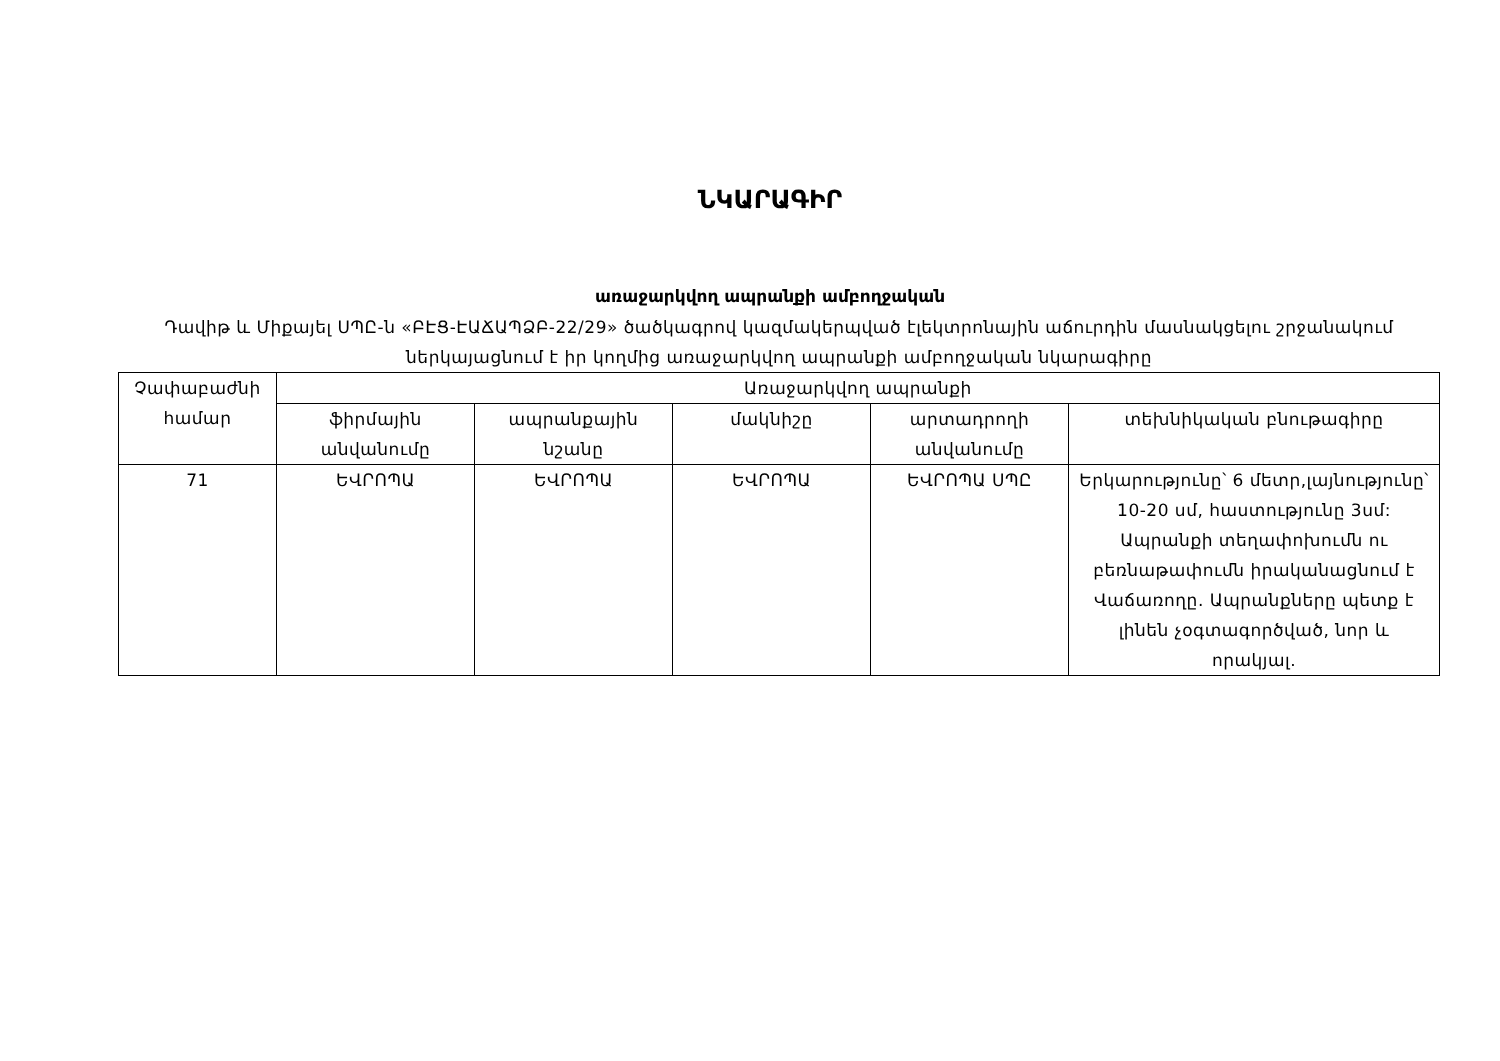ՆԿԱՐԱԳԻՐ
առաջարկվող ապրանքի ամբողջական
Դավիթ և Միքայել ՍՊԸ-ն «ԲԷՑ-ԷԱՃԱՊՁԲ-22/29» ծածկագրով կազմակերպված էլեկտրոնային աճուրդին մասնակցելու շրջանակում ներկայացնում է իր կողմից առաջարկվող ապրանքի ամբողջական նկարագիրը
| Չափաբաժնի համար | Առաջարկվող ապրանքի | | | | |
| --- | --- | --- | --- | --- | --- |
| | ֆիրմային անվանումը | ապրանքային նշանը | մակնիշը | արտադրողի անվանումը | տեխնիկական բնութագիրը |
| 71 | ԵՎՐՈՊԱ | ԵՎՐՈՊԱ | ԵՎՐՈՊԱ | ԵՎՐՈՊԱ ՍՊԸ | Երկարությունը՝ 6 մետր,լայնությունը՝ 10-20 սմ, հաստությունը 3սմ: Ապրանքի տեղափոխումն ու բեռնաթափումն իրականացնում է Վաճառողը. Ապրանքները պետք է լինեն չօգտագործված, նոր և որակյալ. |